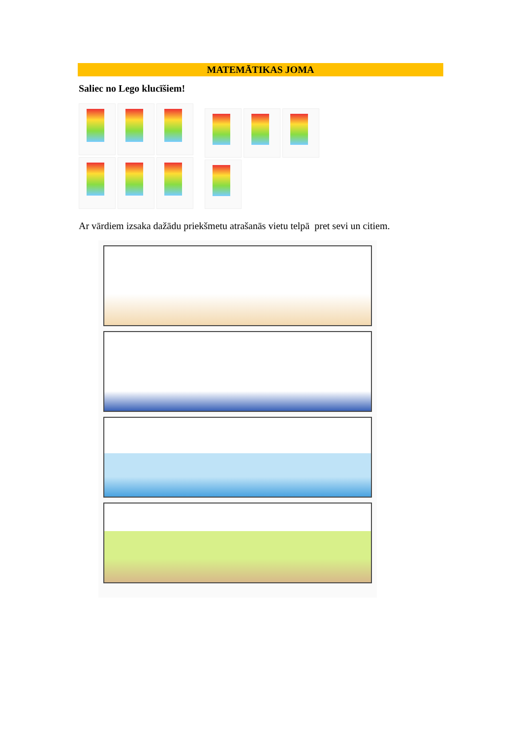MATEMĀTIKAS JOMA
Saliec no Lego klucīšiem!
Ar vārdiem izsaka dažādu priekšmetu atrašanās vietu telpā pret sevi un citiem.